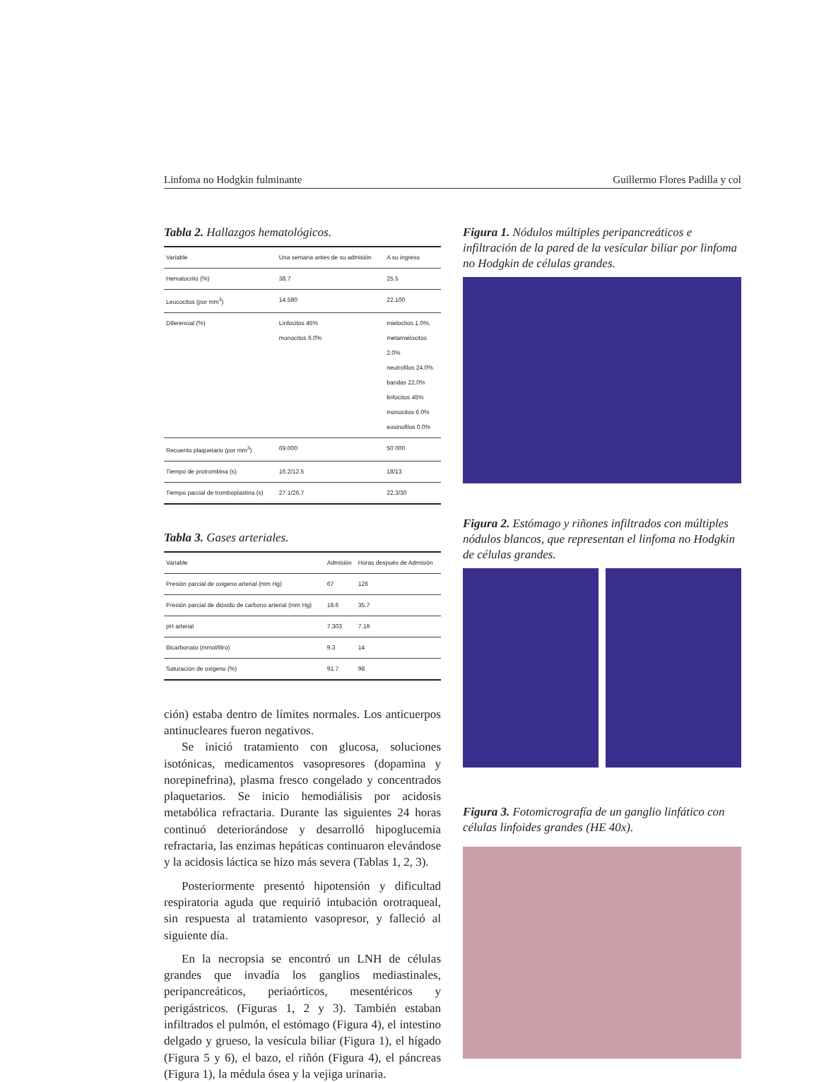Linfoma no Hodgkin fulminante Guillermo Flores Padilla y col
Tabla 2. Hallazgos hematológicos.
| Variable | Una semana antes de su admisión | A su ingreso |
| --- | --- | --- |
| Hematocrito (%) | 38.7 | 25.5 |
| Leucocitos (por mm<sup>3</sup>) | 14.580 | 22.100 |
| Diferencial (%) | Linfocitos 45% monocitos 6.0% | mielocitos 1.0%, metamielocitos 2.0% neutrofilos 24.0% bandas 22.0% linfocitos 45% monocitos 6.0% eosinofilos 0.0% |
| Recuento plaquetario (por mm<sup>3</sup>) | 69.000 | 50 000 |
| Tiempo de protrombina (s) | 16.2/12.5 | 18/13 |
| Tiempo parcial de tromboplastina (s) | 27.1/26.7 | 22.3/30 |
Tabla 3. Gases arteriales.
| Variable | Admisión | Horas después de Admisión |
| --- | --- | --- |
| Presión parcial de oxigeno arterial (mm Hg) | 67 | 126 |
| Presión parcial de dióxido de carbono arterial (mm Hg) | 18.6 | 35.7 |
| pH arterial | 7.303 | 7.19 |
| Bicarbonato (mmol/litro) | 9.3 | 14 |
| Saturación de oxigeno (%) | 91.7 | 98 |
ción) estaba dentro de límites normales. Los anticuerpos antinucleares fueron negativos.
Se inició tratamiento con glucosa, soluciones isotónicas, medicamentos vasopresores (dopamina y norepinefrina), plasma fresco congelado y concentrados plaquetarios. Se inicio hemodiálisis por acidosis metabólica refractaria. Durante las siguientes 24 horas continuó deteriorándose y desarrolló hipoglucemia refractaria, las enzimas hepáticas continuaron elevándose y la acidosis láctica se hizo más severa (Tablas 1, 2, 3).
Posteriormente presentó hipotensión y dificultad respiratoria aguda que requirió intubación orotraqueal, sin respuesta al tratamiento vasopresor, y falleció al siguiente día.
En la necropsia se encontró un LNH de células grandes que invadía los ganglios mediastinales, peripancreáticos, periaórticos, mesentéricos y perigástricos. (Figuras 1, 2 y 3). También estaban infiltrados el pulmón, el estómago (Figura 4), el intestino delgado y grueso, la vesícula biliar (Figura 1), el hígado (Figura 5 y 6), el bazo, el riñón (Figura 4), el páncreas (Figura 1), la médula ósea y la vejiga urinaria.
Figura 1. Nódulos múltiples peripancreáticos e infiltración de la pared de la vesícular biliar por linfoma no Hodgkin de células grandes.
Figura 2. Estómago y riñones infiltrados con múltiples nódulos blancos, que representan el linfoma no Hodgkin de células grandes.
Figura 3. Fotomicrografía de un ganglio linfático con células linfoides grandes (HE 40x).